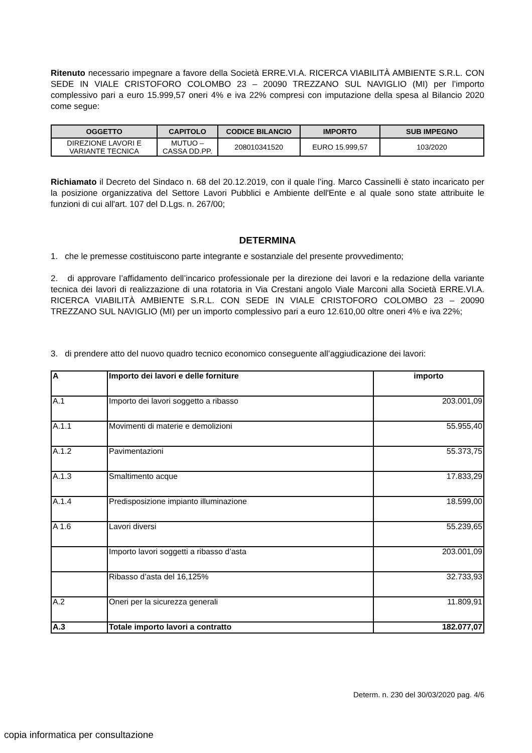Ritenuto necessario impegnare a favore della Società ERRE.VI.A. RICERCA VIABILITÀ AMBIENTE S.R.L. CON SEDE IN VIALE CRISTOFORO COLOMBO 23 – 20090 TREZZANO SUL NAVIGLIO (MI) per l’importo complessivo pari a euro 15.999,57 oneri 4% e iva 22% compresi con imputazione della spesa al Bilancio 2020 come segue:
| OGGETTO | CAPITOLO | CODICE BILANCIO | IMPORTO | SUB IMPEGNO |
| --- | --- | --- | --- | --- |
| DIREZIONE LAVORI E VARIANTE TECNICA | MUTUO – CASSA DD.PP. | 208010341520 | EURO 15.999,57 | 103/2020 |
Richiamato il Decreto del Sindaco n. 68 del 20.12.2019, con il quale l’ing. Marco Cassinelli è stato incaricato per la posizione organizzativa del Settore Lavori Pubblici e Ambiente dell'Ente e al quale sono state attribuite le funzioni di cui all'art. 107 del D.Lgs. n. 267/00;
DETERMINA
1. che le premesse costituiscono parte integrante e sostanziale del presente provvedimento;
2. di approvare l’affidamento dell’incarico professionale per la direzione dei lavori e la redazione della variante tecnica dei lavori di realizzazione di una rotatoria in Via Crestani angolo Viale Marconi alla Società ERRE.VI.A. RICERCA VIABILITÀ AMBIENTE S.R.L. CON SEDE IN VIALE CRISTOFORO COLOMBO 23 – 20090 TREZZANO SUL NAVIGLIO (MI) per un importo complessivo pari a euro 12.610,00 oltre oneri 4% e iva 22%;
3. di prendere atto del nuovo quadro tecnico economico conseguente all’aggiudicazione dei lavori:
| A | Importo dei lavori e delle forniture | importo |
| A.1 | Importo dei lavori soggetto a ribasso | 203.001,09 |
| A.1.1 | Movimenti di materie e demolizioni | 55.955,40 |
| A.1.2 | Pavimentazioni | 55.373,75 |
| A.1.3 | Smaltimento acque | 17.833,29 |
| A.1.4 | Predisposizione impianto illuminazione | 18.599,00 |
| A 1.6 | Lavori diversi | 55.239,65 |
| | Importo lavori soggetti a ribasso d’asta | 203.001,09 |
| | Ribasso d’asta del 16,125% | 32.733,93 |
| A.2 | Oneri per la sicurezza generali | 11.809,91 |
| A.3 | Totale importo lavori a contratto | 182.077,07 |
Determ. n. 230 del 30/03/2020 pag. 4/6
copia informatica per consultazione